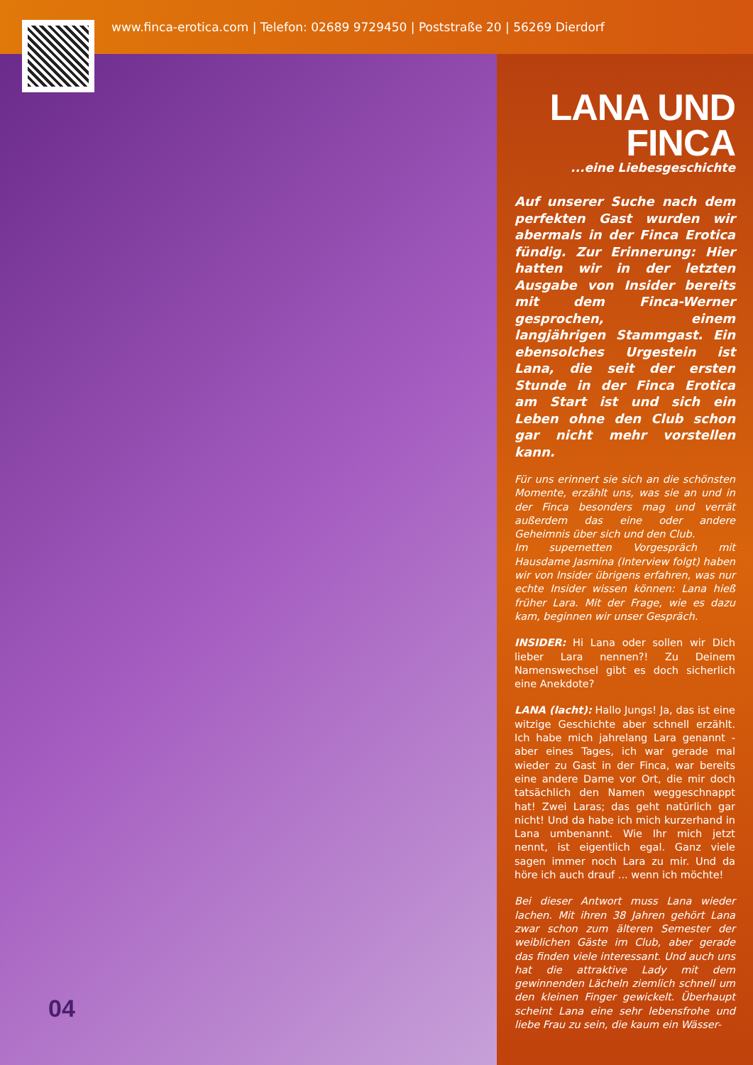www.finca-erotica.com | Telefon: 02689 9729450 | Poststraße 20 | 56269 Dierdorf
04
LANA UND FINCA
...eine Liebesgeschichte
Auf unserer Suche nach dem perfekten Gast wurden wir abermals in der Finca Erotica fündig. Zur Erinnerung: Hier hatten wir in der letzten Ausgabe von Insider bereits mit dem Finca-Werner gesprochen, einem langjährigen Stammgast. Ein ebensolches Urgestein ist Lana, die seit der ersten Stunde in der Finca Erotica am Start ist und sich ein Leben ohne den Club schon gar nicht mehr vorstellen kann.
Für uns erinnert sie sich an die schönsten Momente, erzählt uns, was sie an und in der Finca besonders mag und verrät außerdem das eine oder andere Geheimnis über sich und den Club.
Im supernetten Vorgespräch mit Hausdame Jasmina (Interview folgt) haben wir von Insider übrigens erfahren, was nur echte Insider wissen können: Lana hieß früher Lara. Mit der Frage, wie es dazu kam, beginnen wir unser Gespräch.
INSIDER: Hi Lana oder sollen wir Dich lieber Lara nennen?! Zu Deinem Namenswechsel gibt es doch sicherlich eine Anekdote?
LANA (lacht): Hallo Jungs! Ja, das ist eine witzige Geschichte aber schnell erzählt. Ich habe mich jahrelang Lara genannt - aber eines Tages, ich war gerade mal wieder zu Gast in der Finca, war bereits eine andere Dame vor Ort, die mir doch tatsächlich den Namen weggeschnappt hat! Zwei Laras; das geht natürlich gar nicht! Und da habe ich mich kurzerhand in Lana umbenannt. Wie Ihr mich jetzt nennt, ist eigentlich egal. Ganz viele sagen immer noch Lara zu mir. Und da höre ich auch drauf ... wenn ich möchte!
Bei dieser Antwort muss Lana wieder lachen. Mit ihren 38 Jahren gehört Lana zwar schon zum älteren Semester der weiblichen Gäste im Club, aber gerade das finden viele interessant. Und auch uns hat die attraktive Lady mit dem gewinnenden Lächeln ziemlich schnell um den kleinen Finger gewickelt. Überhaupt scheint Lana eine sehr lebensfrohe und liebe Frau zu sein, die kaum ein Wässer-